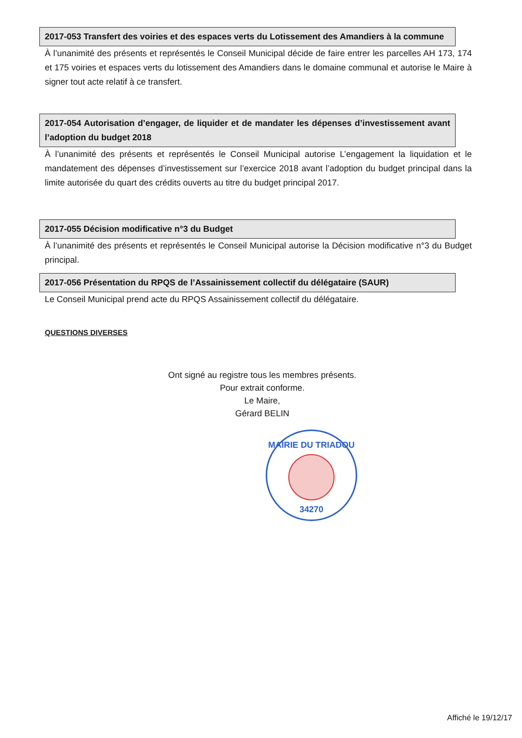2017-053 Transfert des voiries et des espaces verts du Lotissement des Amandiers à la commune
À l’unanimité des présents et représentés le Conseil Municipal décide de faire entrer les parcelles AH 173, 174 et 175 voiries et espaces verts du lotissement des Amandiers dans le domaine communal et autorise le Maire à signer tout acte relatif à ce transfert.
2017-054 Autorisation d’engager, de liquider et de mandater les dépenses d’investissement avant l’adoption du budget 2018
À l’unanimité des présents et représentés le Conseil Municipal autorise L’engagement la liquidation et le mandatement des dépenses d’investissement sur l’exercice 2018 avant l’adoption du budget principal dans la limite autorisée du quart des crédits ouverts au titre du budget principal 2017.
2017-055 Décision modificative n°3 du Budget
À l’unanimité des présents et représentés le Conseil Municipal autorise la Décision modificative n°3 du Budget principal.
2017-056 Présentation du RPQS de l’Assainissement collectif du délégataire (SAUR)
Le Conseil Municipal prend acte du RPQS Assainissement collectif du délégataire.
QUESTIONS DIVERSES
Ont signé au registre tous les membres présents.
Pour extrait conforme.
Le Maire,
Gérard BELIN
MAIRIE DU TRIADOU
34270
Affiché le 19/12/17